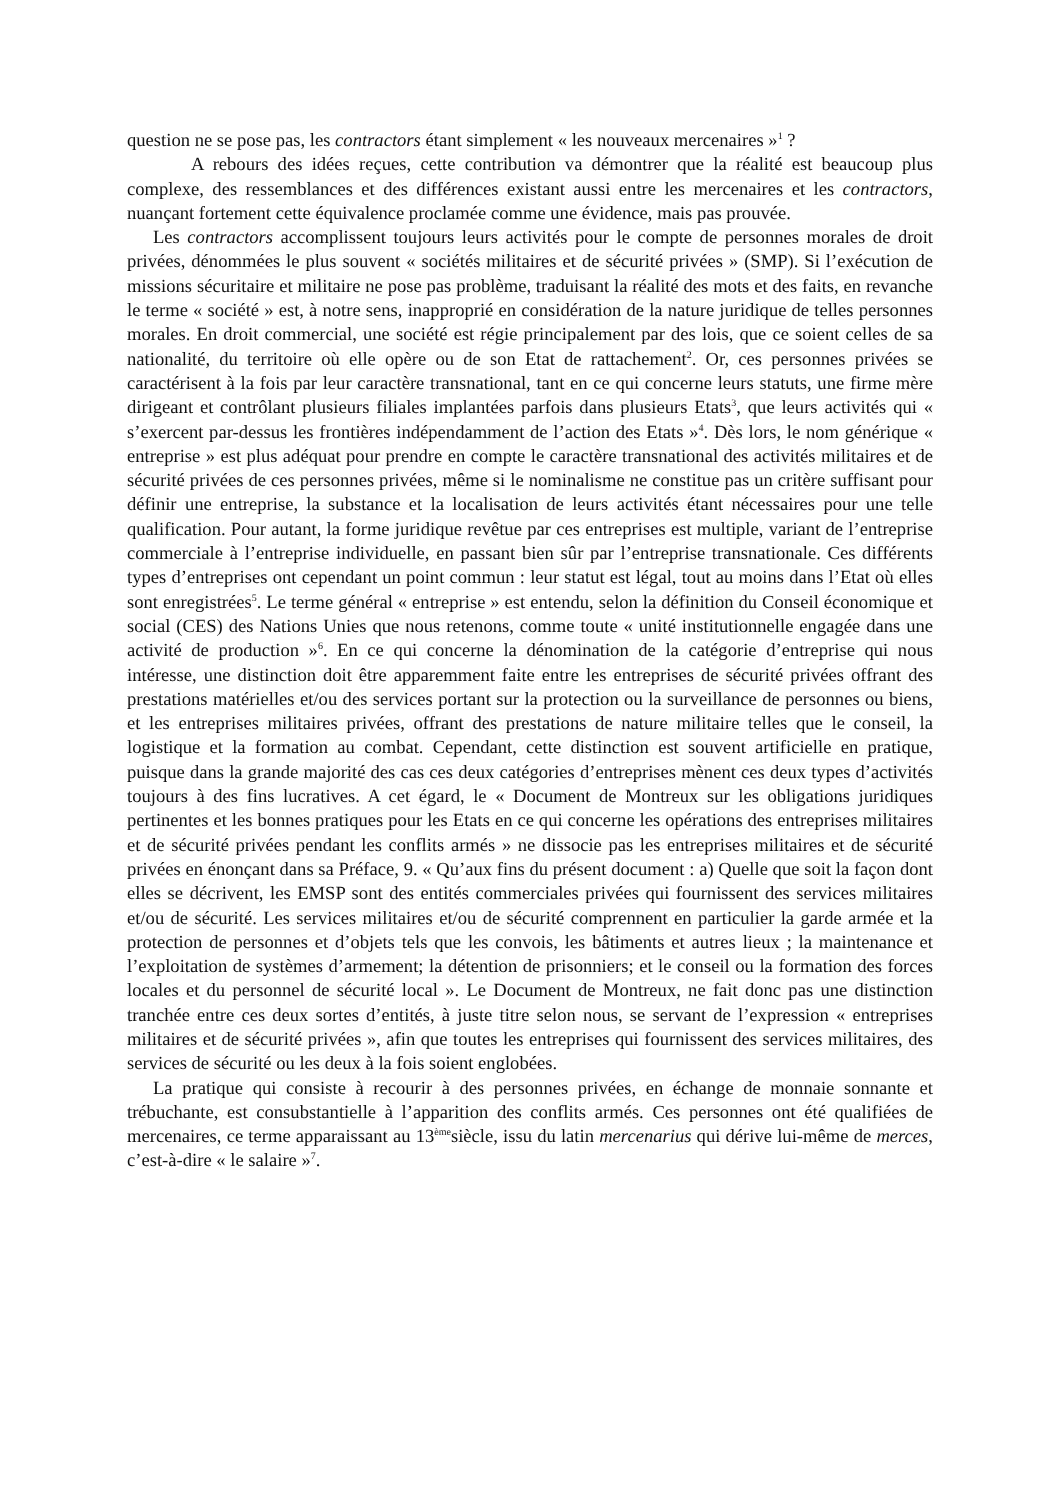question ne se pose pas, les contractors étant simplement « les nouveaux mercenaires »<sup>1</sup> ?
A rebours des idées reçues, cette contribution va démontrer que la réalité est beaucoup plus complexe, des ressemblances et des différences existant aussi entre les mercenaires et les contractors, nuançant fortement cette équivalence proclamée comme une évidence, mais pas prouvée.
Les contractors accomplissent toujours leurs activités pour le compte de personnes morales de droit privées, dénommées le plus souvent « sociétés militaires et de sécurité privées » (SMP). Si l’exécution de missions sécuritaire et militaire ne pose pas problème, traduisant la réalité des mots et des faits, en revanche le terme « société » est, à notre sens, inapproprié en considération de la nature juridique de telles personnes morales. En droit commercial, une société est régie principalement par des lois, que ce soient celles de sa nationalité, du territoire où elle opère ou de son Etat de rattachement<sup>2</sup>. Or, ces personnes privées se caractérisent à la fois par leur caractère transnational, tant en ce qui concerne leurs statuts, une firme mère dirigeant et contrôlant plusieurs filiales implantées parfois dans plusieurs Etats<sup>3</sup>, que leurs activités qui « s’exercent par-dessus les frontières indépendamment de l’action des Etats »<sup>4</sup>. Dès lors, le nom générique « entreprise » est plus adéquat pour prendre en compte le caractère transnational des activités militaires et de sécurité privées de ces personnes privées, même si le nominalisme ne constitue pas un critère suffisant pour définir une entreprise, la substance et la localisation de leurs activités étant nécessaires pour une telle qualification. Pour autant, la forme juridique revêtue par ces entreprises est multiple, variant de l’entreprise commerciale à l’entreprise individuelle, en passant bien sûr par l’entreprise transnationale. Ces différents types d’entreprises ont cependant un point commun : leur statut est légal, tout au moins dans l’Etat où elles sont enregistrées<sup>5</sup>. Le terme général « entreprise » est entendu, selon la définition du Conseil économique et social (CES) des Nations Unies que nous retenons, comme toute « unité institutionnelle engagée dans une activité de production »<sup>6</sup>. En ce qui concerne la dénomination de la catégorie d’entreprise qui nous intéresse, une distinction doit être apparemment faite entre les entreprises de sécurité privées offrant des prestations matérielles et/ou des services portant sur la protection ou la surveillance de personnes ou biens, et les entreprises militaires privées, offrant des prestations de nature militaire telles que le conseil, la logistique et la formation au combat. Cependant, cette distinction est souvent artificielle en pratique, puisque dans la grande majorité des cas ces deux catégories d’entreprises mènent ces deux types d’activités toujours à des fins lucratives. A cet égard, le « Document de Montreux sur les obligations juridiques pertinentes et les bonnes pratiques pour les Etats en ce qui concerne les opérations des entreprises militaires et de sécurité privées pendant les conflits armés » ne dissocie pas les entreprises militaires et de sécurité privées en énonçant dans sa Préface, 9. « Qu’aux fins du présent document : a) Quelle que soit la façon dont elles se décrivent, les EMSP sont des entités commerciales privées qui fournissent des services militaires et/ou de sécurité. Les services militaires et/ou de sécurité comprennent en particulier la garde armée et la protection de personnes et d’objets tels que les convois, les bâtiments et autres lieux ; la maintenance et l’exploitation de systèmes d’armement; la détention de prisonniers; et le conseil ou la formation des forces locales et du personnel de sécurité local ». Le Document de Montreux, ne fait donc pas une distinction tranchée entre ces deux sortes d’entités, à juste titre selon nous, se servant de l’expression « entreprises militaires et de sécurité privées », afin que toutes les entreprises qui fournissent des services militaires, des services de sécurité ou les deux à la fois soient englobées.
La pratique qui consiste à recourir à des personnes privées, en échange de monnaie sonnante et trébuchante, est consubstantielle à l’apparition des conflits armés. Ces personnes ont été qualifiées de mercenaires, ce terme apparaissant au 13<sup>ème</sup>siècle, issu du latin mercenarius qui dérive lui-même de merces, c’est-à-dire « le salaire »<sup>7</sup>.